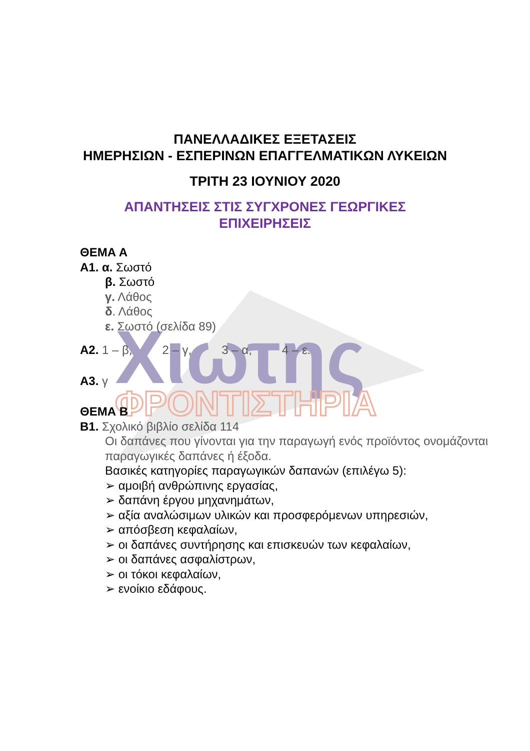Χιωτης
ΦΡΟΝΤΙΣΤΗΡΙΑ
ΠΑΝΕΛΛΑΔΙΚΕΣ ΕΞΕΤΑΣΕΙΣ
ΗΜΕΡΗΣΙΩΝ - ΕΣΠΕΡΙΝΩΝ ΕΠΑΓΓΕΛΜΑΤΙΚΩΝ ΛΥΚΕΙΩΝ
ΤΡΙΤΗ 23 ΙΟΥΝΙΟΥ 2020
ΑΠΑΝΤΗΣΕΙΣ ΣΤΙΣ ΣΥΓΧΡΟΝΕΣ ΓΕΩΡΓΙΚΕΣ
ΕΠΙΧΕΙΡΗΣΕΙΣ
ΘΕΜΑ Α
Α1. α. Σωστό
β. Σωστό
γ. Λάθος
δ. Λάθος
ε. Σωστό (σελίδα 89)
Α2. 1 – β, 2 – γ, 3 – α, 4 – ε.
Α3. γ
ΘΕΜΑ Β
Β1. Σχολικό βιβλίο σελίδα 114
Οι δαπάνες που γίνονται για την παραγωγή ενός προϊόντος ονομάζονται παραγωγικές δαπάνες ή έξοδα.
Βασικές κατηγορίες παραγωγικών δαπανών (επιλέγω 5):
➢ αμοιβή ανθρώπινης εργασίας,
➢ δαπάνη έργου μηχανημάτων,
➢ αξία αναλώσιμων υλικών και προσφερόμενων υπηρεσιών,
➢ απόσβεση κεφαλαίων,
➢ οι δαπάνες συντήρησης και επισκευών των κεφαλαίων,
➢ οι δαπάνες ασφαλίστρων,
➢ οι τόκοι κεφαλαίων,
➢ ενοίκιο εδάφους.